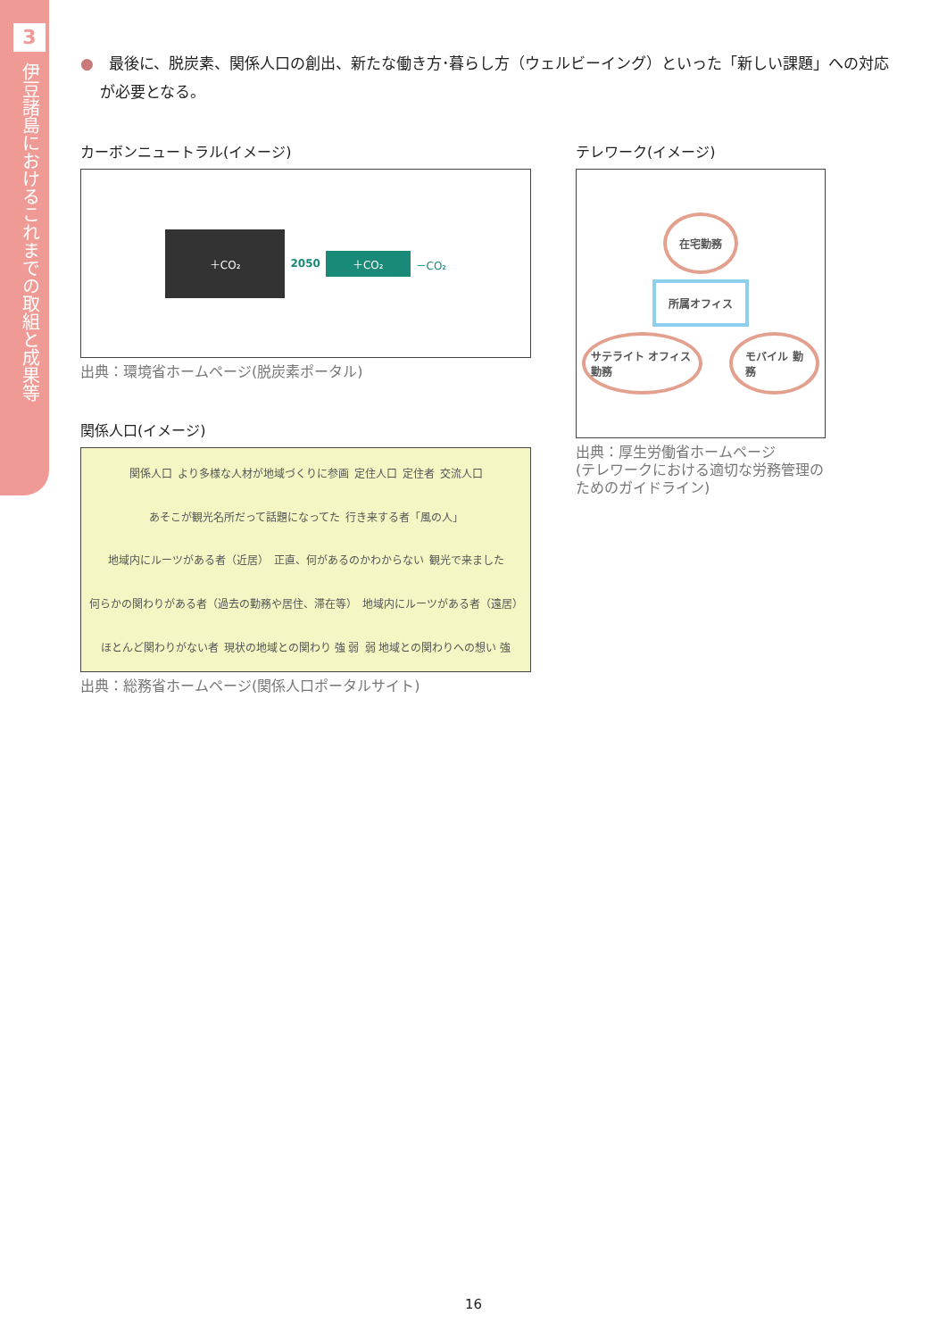3
伊豆諸島におけるこれまでの取組と成果等
●　最後に、脱炭素、関係人口の創出、新たな働き方･暮らし方（ウェルビーイング）といった「新しい課題」への対応が必要となる。
カーボンニュートラル(イメージ)
＋CO₂ 2050 ＋CO₂ －CO₂
出典：環境省ホームページ(脱炭素ポータル)
関係人口(イメージ)
関係人口 より多様な人材が地域づくりに参画 定住人口 定住者 交流人口 あそこが観光名所だって話題になってた 行き来する者「風の人」 地域内にルーツがある者（近居） 正直、何があるのかわからない 観光で来ました 何らかの関わりがある者（過去の勤務や居住、滞在等） 地域内にルーツがある者（遠居） ほとんど関わりがない者 現状の地域との関わり 強 弱 弱 地域との関わりへの想い 強
出典：総務省ホームページ(関係人口ポータルサイト)
テレワーク(イメージ)
在宅勤務
所属オフィス
サテライト オフィス勤務 モバイル 勤務
出典：厚生労働省ホームページ
(テレワークにおける適切な労務管理のためのガイドライン)
16